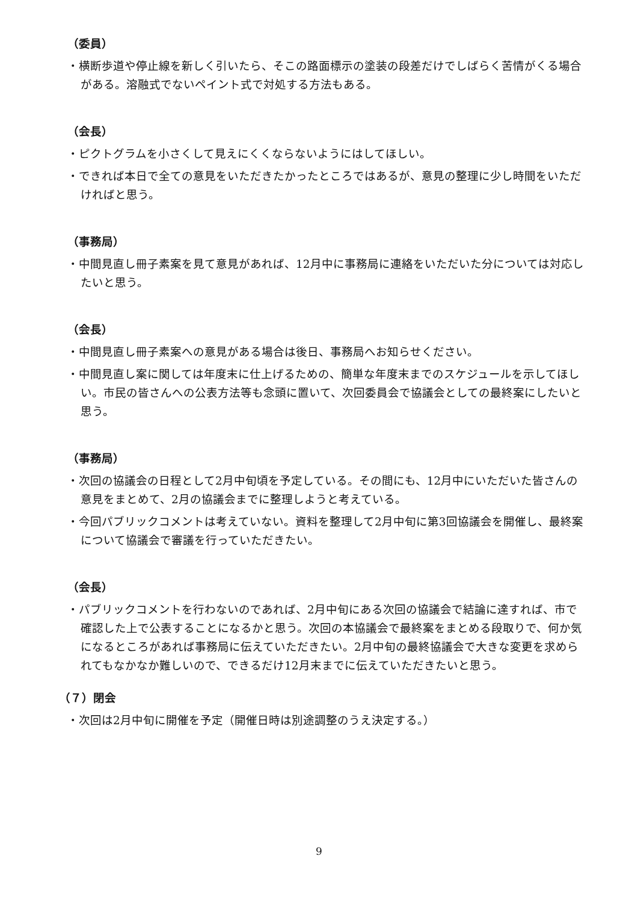（委員）
・横断歩道や停止線を新しく引いたら、そこの路面標示の塗装の段差だけでしばらく苦情がくる場合がある。溶融式でないペイント式で対処する方法もある。
（会長）
・ピクトグラムを小さくして見えにくくならないようにはしてほしい。
・できれば本日で全ての意見をいただきたかったところではあるが、意見の整理に少し時間をいただければと思う。
（事務局）
・中間見直し冊子素案を見て意見があれば、12月中に事務局に連絡をいただいた分については対応したいと思う。
（会長）
・中間見直し冊子素案への意見がある場合は後日、事務局へお知らせください。
・中間見直し案に関しては年度末に仕上げるための、簡単な年度末までのスケジュールを示してほしい。市民の皆さんへの公表方法等も念頭に置いて、次回委員会で協議会としての最終案にしたいと思う。
（事務局）
・次回の協議会の日程として2月中旬頃を予定している。その間にも、12月中にいただいた皆さんの意見をまとめて、2月の協議会までに整理しようと考えている。
・今回パブリックコメントは考えていない。資料を整理して2月中旬に第3回協議会を開催し、最終案について協議会で審議を行っていただきたい。
（会長）
・パブリックコメントを行わないのであれば、2月中旬にある次回の協議会で結論に達すれば、市で確認した上で公表することになるかと思う。次回の本協議会で最終案をまとめる段取りで、何か気になるところがあれば事務局に伝えていただきたい。2月中旬の最終協議会で大きな変更を求められてもなかなか難しいので、できるだけ12月末までに伝えていただきたいと思う。
（７）閉会
・次回は2月中旬に開催を予定（開催日時は別途調整のうえ決定する。）
9